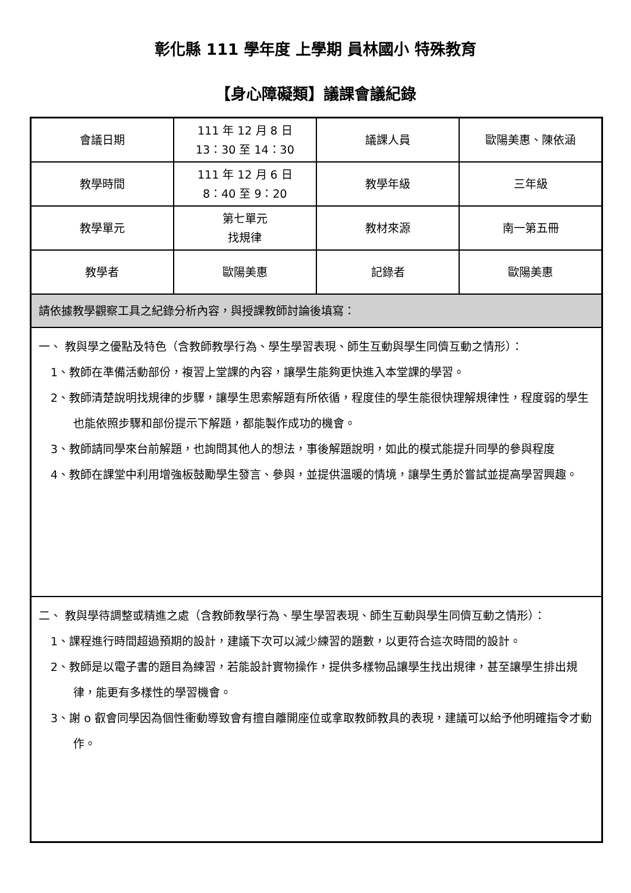彰化縣 111 學年度 上學期 員林國小 特殊教育
【身心障礙類】議課會議紀錄
| 會議日期 | 111 年 12 月 8 日 13：30 至 14：30 | 議課人員 | 歐陽美惠、陳依涵 |
| 教學時間 | 111 年 12 月 6 日 8：40 至 9：20 | 教學年級 | 三年級 |
| 教學單元 | 第七單元 找規律 | 教材來源 | 南一第五冊 |
| 教學者 | 歐陽美惠 | 記錄者 | 歐陽美惠 |
| 請依據教學觀察工具之紀錄分析內容，與授課教師討論後填寫： | | | |
| 一、 教與學之優點及特色（含教師教學行為、學生學習表現、師生互動與學生同儕互動之情形）： 1、教師在準備活動部份，複習上堂課的內容，讓學生能夠更快進入本堂課的學習。 2、教師清楚說明找規律的步驟，讓學生思索解題有所依循，程度佳的學生能很快理解規律性，程度弱的學生也能依照步驟和部份提示下解題，都能製作成功的機會。 3、教師請同學來台前解題，也詢問其他人的想法，事後解題說明，如此的模式能提升同學的參與程度 4、教師在課堂中利用增強板鼓勵學生發言、參與，並提供溫暖的情境，讓學生勇於嘗試並提高學習興趣。 | | | |
| 二、 教與學待調整或精進之處（含教師教學行為、學生學習表現、師生互動與學生同儕互動之情形）： 1、課程進行時間超過預期的設計，建議下次可以減少練習的題數，以更符合這次時間的設計。 2、教師是以電子書的題目為練習，若能設計實物操作，提供多樣物品讓學生找出規律，甚至讓學生排出規律，能更有多樣性的學習機會。 3、謝 o 叡會同學因為個性衝動導致會有擅自離開座位或拿取教師教具的表現，建議可以給予他明確指令才動作。 | | | |